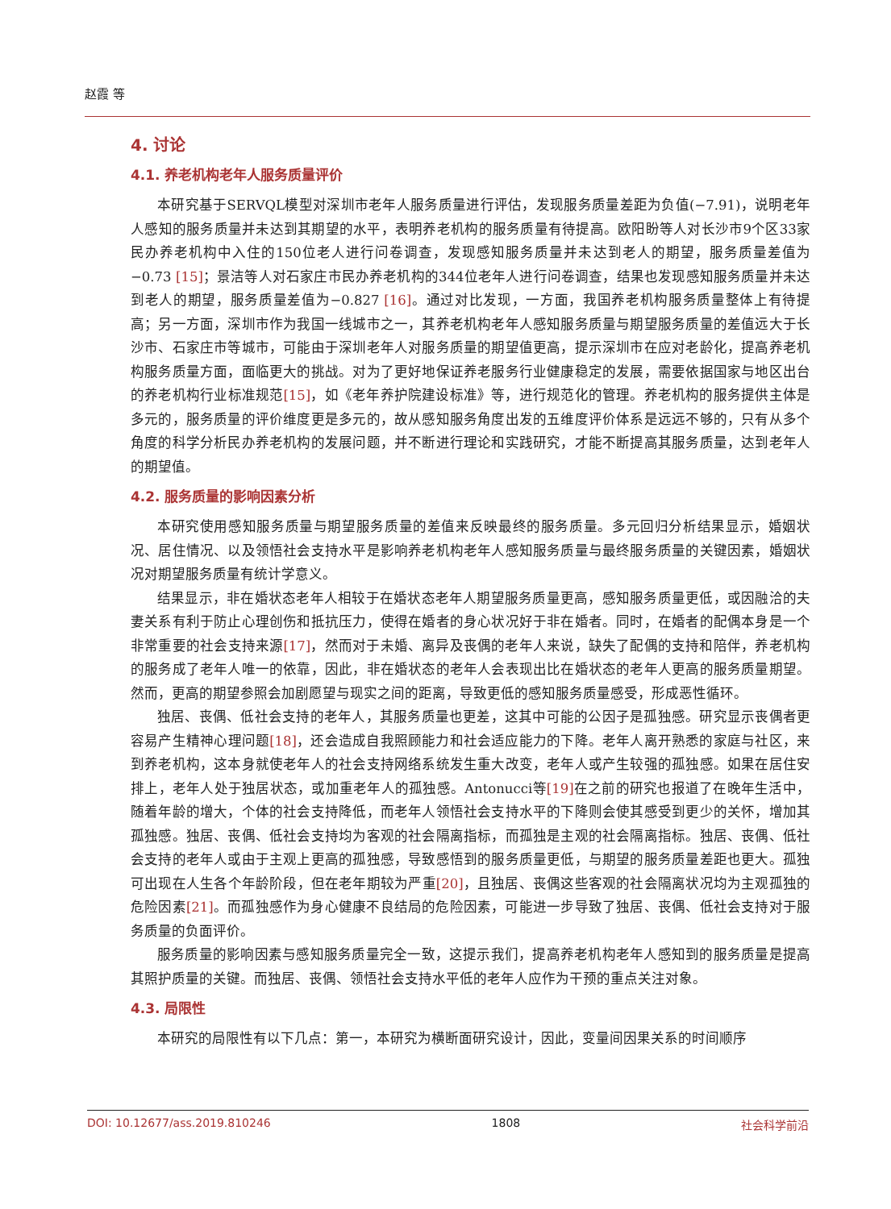赵霞 等
4. 讨论
4.1. 养老机构老年人服务质量评价
本研究基于SERVQL模型对深圳市老年人服务质量进行评估，发现服务质量差距为负值(−7.91)，说明老年人感知的服务质量并未达到其期望的水平，表明养老机构的服务质量有待提高。欧阳盼等人对长沙市9个区33家民办养老机构中入住的150位老人进行问卷调查，发现感知服务质量并未达到老人的期望，服务质量差值为−0.73 [15]；景洁等人对石家庄市民办养老机构的344位老年人进行问卷调查，结果也发现感知服务质量并未达到老人的期望，服务质量差值为−0.827 [16]。通过对比发现，一方面，我国养老机构服务质量整体上有待提高；另一方面，深圳市作为我国一线城市之一，其养老机构老年人感知服务质量与期望服务质量的差值远大于长沙市、石家庄市等城市，可能由于深圳老年人对服务质量的期望值更高，提示深圳市在应对老龄化，提高养老机构服务质量方面，面临更大的挑战。对为了更好地保证养老服务行业健康稳定的发展，需要依据国家与地区出台的养老机构行业标准规范[15]，如《老年养护院建设标准》等，进行规范化的管理。养老机构的服务提供主体是多元的，服务质量的评价维度更是多元的，故从感知服务角度出发的五维度评价体系是远远不够的，只有从多个角度的科学分析民办养老机构的发展问题，并不断进行理论和实践研究，才能不断提高其服务质量，达到老年人的期望值。
4.2. 服务质量的影响因素分析
本研究使用感知服务质量与期望服务质量的差值来反映最终的服务质量。多元回归分析结果显示，婚姻状况、居住情况、以及领悟社会支持水平是影响养老机构老年人感知服务质量与最终服务质量的关键因素，婚姻状况对期望服务质量有统计学意义。
结果显示，非在婚状态老年人相较于在婚状态老年人期望服务质量更高，感知服务质量更低，或因融洽的夫妻关系有利于防止心理创伤和抵抗压力，使得在婚者的身心状况好于非在婚者。同时，在婚者的配偶本身是一个非常重要的社会支持来源[17]，然而对于未婚、离异及丧偶的老年人来说，缺失了配偶的支持和陪伴，养老机构的服务成了老年人唯一的依靠，因此，非在婚状态的老年人会表现出比在婚状态的老年人更高的服务质量期望。然而，更高的期望参照会加剧愿望与现实之间的距离，导致更低的感知服务质量感受，形成恶性循环。
独居、丧偶、低社会支持的老年人，其服务质量也更差，这其中可能的公因子是孤独感。研究显示丧偶者更容易产生精神心理问题[18]，还会造成自我照顾能力和社会适应能力的下降。老年人离开熟悉的家庭与社区，来到养老机构，这本身就使老年人的社会支持网络系统发生重大改变，老年人或产生较强的孤独感。如果在居住安排上，老年人处于独居状态，或加重老年人的孤独感。Antonucci等[19] 在之前的研究也报道了在晚年生活中，随着年龄的增大，个体的社会支持降低，而老年人领悟社会支持水平的下降则会使其感受到更少的关怀，增加其孤独感。独居、丧偶、低社会支持均为客观的社会隔离指标，而孤独是主观的社会隔离指标。独居、丧偶、低社会支持的老年人或由于主观上更高的孤独感，导致感悟到的服务质量更低，与期望的服务质量差距也更大。孤独可出现在人生各个年龄阶段，但在老年期较为严重[20]，且独居、丧偶这些客观的社会隔离状况均为主观孤独的危险因素[21]。而孤独感作为身心健康不良结局的危险因素，可能进一步导致了独居、丧偶、低社会支持对于服务质量的负面评价。
服务质量的影响因素与感知服务质量完全一致，这提示我们，提高养老机构老年人感知到的服务质量是提高其照护质量的关键。而独居、丧偶、领悟社会支持水平低的老年人应作为干预的重点关注对象。
4.3. 局限性
本研究的局限性有以下几点：第一，本研究为横断面研究设计，因此，变量间因果关系的时间顺序
DOI: 10.12677/ass.2019.810246 1808 社会科学前沿